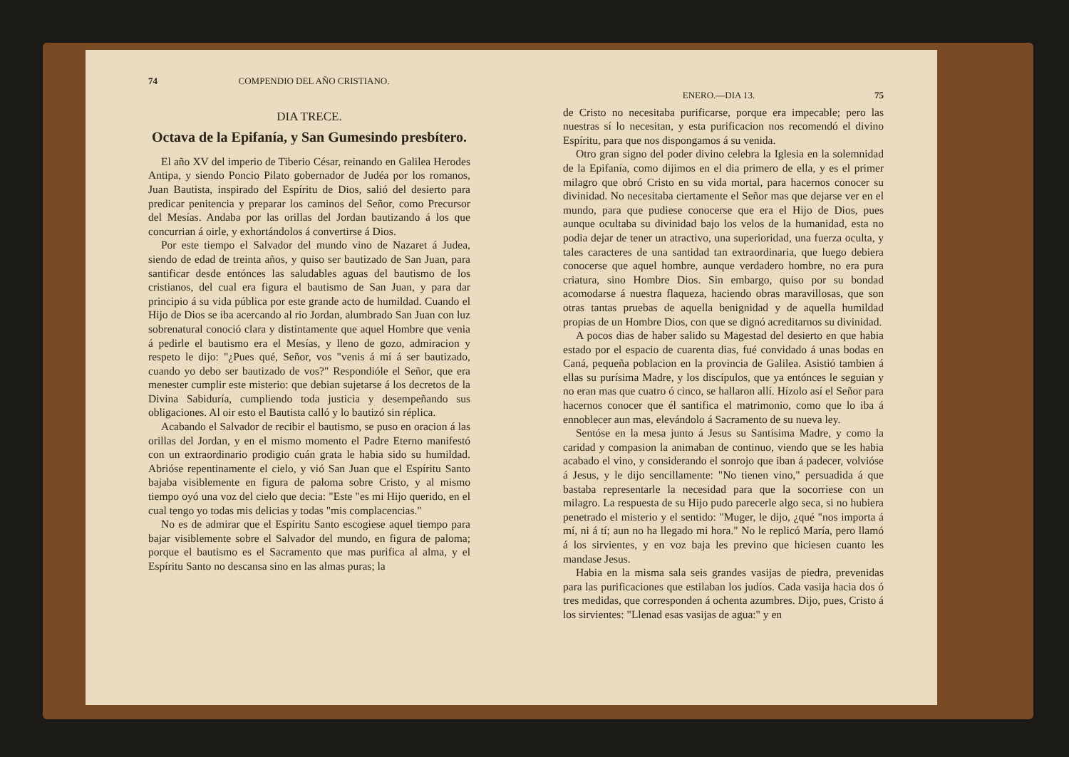74 COMPENDIO DEL AÑO CRISTIANO.
DIA TRECE.
Octava de la Epifanía, y San Gumesindo presbítero.
El año XV del imperio de Tiberio César, reinando en Galilea Herodes Antipa, y siendo Poncio Pilato gobernador de Judéa por los romanos, Juan Bautista, inspirado del Espíritu de Dios, salió del desierto para predicar penitencia y preparar los caminos del Señor, como Precursor del Mesías. Andaba por las orillas del Jordan bautizando á los que concurrian á oirle, y exhortándolos á convertirse á Dios.
Por este tiempo el Salvador del mundo vino de Nazaret á Judea, siendo de edad de treinta años, y quiso ser bautizado de San Juan, para santificar desde entónces las saludables aguas del bautismo de los cristianos, del cual era figura el bautismo de San Juan, y para dar principio á su vida pública por este grande acto de humildad. Cuando el Hijo de Dios se iba acercando al rio Jordan, alumbrado San Juan con luz sobrenatural conoció clara y distintamente que aquel Hombre que venia á pedirle el bautismo era el Mesías, y lleno de gozo, admiracion y respeto le dijo: "¿Pues qué, Señor, vos "venis á mí á ser bautizado, cuando yo debo ser bautizado de vos?" Respondióle el Señor, que era menester cumplir este misterio: que debian sujetarse á los decretos de la Divina Sabiduría, cumpliendo toda justicia y desempeñando sus obligaciones. Al oir esto el Bautista calló y lo bautizó sin réplica.
Acabando el Salvador de recibir el bautismo, se puso en oracion á las orillas del Jordan, y en el mismo momento el Padre Eterno manifestó con un extraordinario prodigio cuán grata le habia sido su humildad. Abrióse repentinamente el cielo, y vió San Juan que el Espíritu Santo bajaba visiblemente en figura de paloma sobre Cristo, y al mismo tiempo oyó una voz del cielo que decia: "Este "es mi Hijo querido, en el cual tengo yo todas mis delicias y todas "mis complacencias."
No es de admirar que el Espíritu Santo escogiese aquel tiempo para bajar visiblemente sobre el Salvador del mundo, en figura de paloma; porque el bautismo es el Sacramento que mas purifica al alma, y el Espíritu Santo no descansa sino en las almas puras; la
ENERO.—DIA 13. 75
de Cristo no necesitaba purificarse, porque era impecable; pero las nuestras sí lo necesitan, y esta purificacion nos recomendó el divino Espíritu, para que nos dispongamos á su venida.
Otro gran signo del poder divino celebra la Iglesia en la solemnidad de la Epifanía, como dijimos en el dia primero de ella, y es el primer milagro que obró Cristo en su vida mortal, para hacernos conocer su divinidad. No necesitaba ciertamente el Señor mas que dejarse ver en el mundo, para que pudiese conocerse que era el Hijo de Dios, pues aunque ocultaba su divinidad bajo los velos de la humanidad, esta no podia dejar de tener un atractivo, una superioridad, una fuerza oculta, y tales caracteres de una santidad tan extraordinaria, que luego debiera conocerse que aquel hombre, aunque verdadero hombre, no era pura criatura, sino Hombre Dios. Sin embargo, quiso por su bondad acomodarse á nuestra flaqueza, haciendo obras maravillosas, que son otras tantas pruebas de aquella benignidad y de aquella humildad propias de un Hombre Dios, con que se dignó acreditarnos su divinidad.
A pocos dias de haber salido su Magestad del desierto en que habia estado por el espacio de cuarenta dias, fué convidado á unas bodas en Caná, pequeña poblacion en la provincia de Galilea. Asistió tambien á ellas su purísima Madre, y los discípulos, que ya entónces le seguian y no eran mas que cuatro ó cinco, se hallaron allí. Hízolo así el Señor para hacernos conocer que él santifica el matrimonio, como que lo iba á ennoblecer aun mas, elevándolo á Sacramento de su nueva ley.
Sentóse en la mesa junto á Jesus su Santísima Madre, y como la caridad y compasion la animaban de continuo, viendo que se les habia acabado el vino, y considerando el sonrojo que iban á padecer, volvióse á Jesus, y le dijo sencillamente: "No tienen vino," persuadida á que bastaba representarle la necesidad para que la socorriese con un milagro. La respuesta de su Hijo pudo parecerle algo seca, si no hubiera penetrado el misterio y el sentido: "Muger, le dijo, ¿qué "nos importa á mí, ni á tí; aun no ha llegado mi hora." No le replicó María, pero llamó á los sirvientes, y en voz baja les previno que hiciesen cuanto les mandase Jesus.
Habia en la misma sala seis grandes vasijas de piedra, prevenidas para las purificaciones que estilaban los judíos. Cada vasija hacia dos ó tres medidas, que corresponden á ochenta azumbres. Dijo, pues, Cristo á los sirvientes: "Llenad esas vasijas de agua:" y en